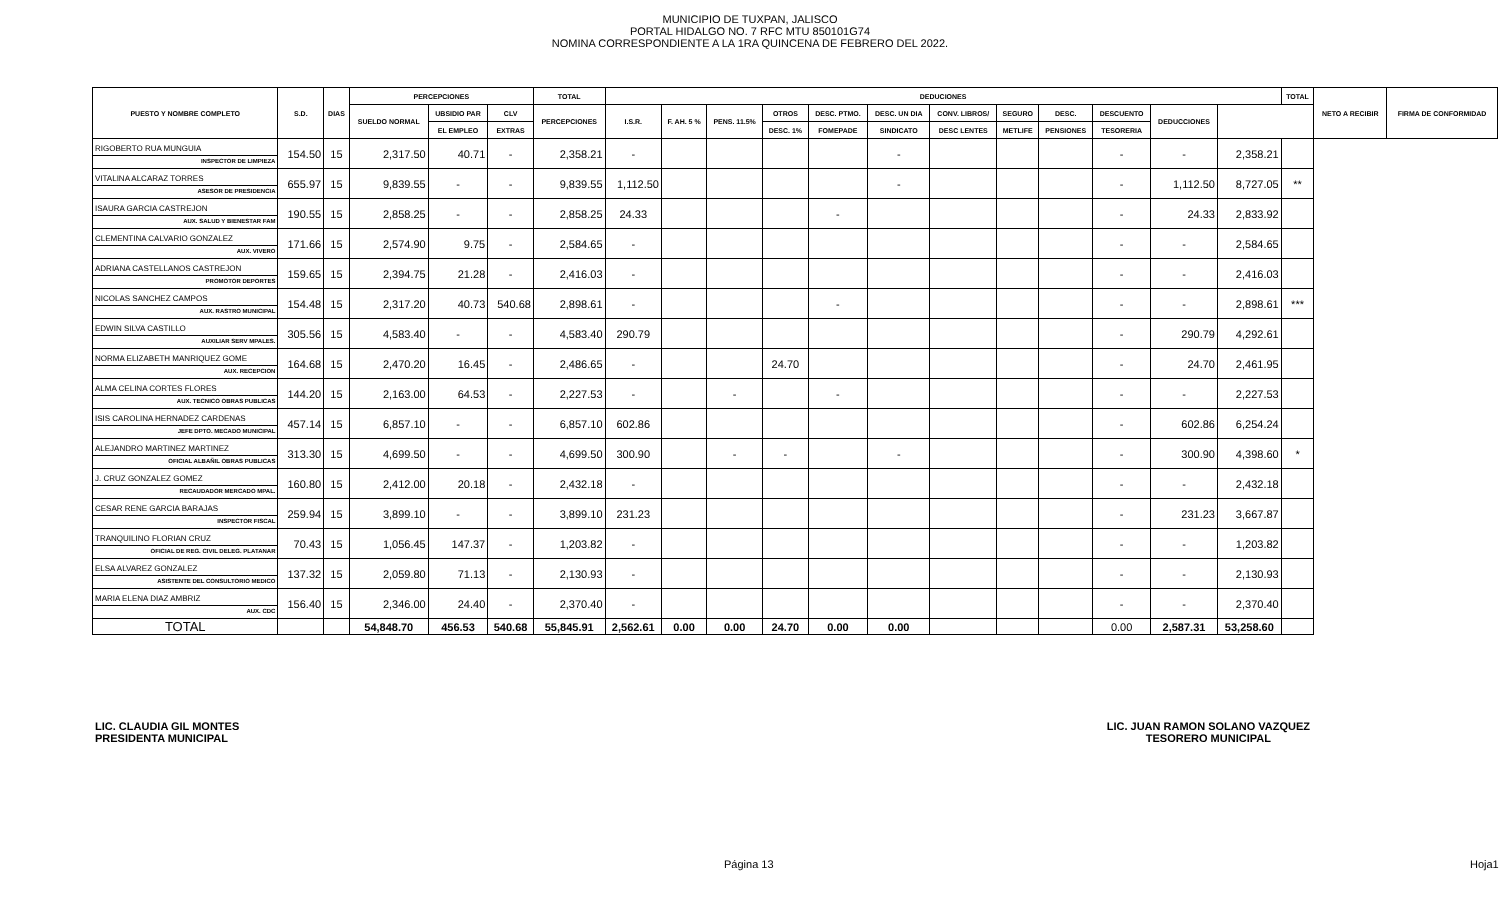MUNICIPIO DE TUXPAN, JALISCO
PORTAL HIDALGO NO. 7 RFC MTU 850101G74
NOMINA CORRESPONDIENTE A LA 1RA QUINCENA DE FEBRERO DEL 2022.
| PUESTO Y NOMBRE COMPLETO | S.D. | DIAS | PERCEPCIONES | | | TOTAL | DEDUCIONES | | | | | | | | | | | | TOTAL | NETO A RECIBIR | FIRMA DE CONFORMIDAD |
| --- | --- | --- | --- | --- | --- | --- | --- | --- | --- | --- | --- | --- | --- | --- | --- | --- | --- | --- | --- | --- | --- |
| | | | SUELDO NORMAL | UBSIDIO PAR | CLV | PERCEPCIONES | I.S.R. | F. AH. 5 % | PENS. 11.5% | OTROS | DESC. PTMO. | DESC. UN DIA | CONV. LIBROS/ | SEGURO | DESC. | DESCUENTO | DEDUCCIONES | | | | |
| | | | | EL EMPLEO | EXTRAS | | | | | DESC. 1% | FOMEPADE | SINDICATO | DESC LENTES | METLIFE | PENSIONES | TESORERIA | | | | | |
| RIGOBERTO RUA MUNGUIA INSPECTOR DE LIMPIEZA | 154.50 | 15 | 2,317.50 | 40.71 | - | 2,358.21 | - | | | | | - | | | | - | - | 2,358.21 | | | |
| VITALINA ALCARAZ TORRES ASESOR DE PRESIDENCIA | 655.97 | 15 | 9,839.55 | - | - | 9,839.55 | 1,112.50 | | | | | - | | | | - | 1,112.50 | 8,727.05 | ** | | |
| ISAURA GARCIA CASTREJON AUX. SALUD Y BIENESTAR FAM | 190.55 | 15 | 2,858.25 | - | - | 2,858.25 | 24.33 | | | | - | | | | | - | 24.33 | 2,833.92 | | | |
| CLEMENTINA CALVARIO GONZALEZ AUX. VIVERO | 171.66 | 15 | 2,574.90 | 9.75 | - | 2,584.65 | - | | | | | | | | | - | - | 2,584.65 | | | |
| ADRIANA CASTELLANOS CASTREJON PROMOTOR DEPORTES | 159.65 | 15 | 2,394.75 | 21.28 | - | 2,416.03 | - | | | | | | | | | - | - | 2,416.03 | | | |
| NICOLAS SANCHEZ CAMPOS AUX. RASTRO MUNICIPAL | 154.48 | 15 | 2,317.20 | 40.73 | 540.68 | 2,898.61 | - | | | | - | | | | | - | - | 2,898.61 | *** | | |
| EDWIN SILVA CASTILLO AUXILIAR SERV MPALES. | 305.56 | 15 | 4,583.40 | - | - | 4,583.40 | 290.79 | | | | | | | | | - | 290.79 | 4,292.61 | | | |
| NORMA ELIZABETH MANRIQUEZ GOME AUX. RECEPCION | 164.68 | 15 | 2,470.20 | 16.45 | - | 2,486.65 | - | | | 24.70 | | | | | | - | 24.70 | 2,461.95 | | | |
| ALMA CELINA CORTES FLORES AUX. TECNICO OBRAS PUBLICAS | 144.20 | 15 | 2,163.00 | 64.53 | - | 2,227.53 | - | | - | | - | | | | | - | - | 2,227.53 | | | |
| ISIS CAROLINA HERNADEZ CARDENAS JEFE DPTO. MECADO MUNICIPAL | 457.14 | 15 | 6,857.10 | - | - | 6,857.10 | 602.86 | | | | | | | | | - | 602.86 | 6,254.24 | | | |
| ALEJANDRO MARTINEZ MARTINEZ OFICIAL ALBAÑIL OBRAS PUBLICAS | 313.30 | 15 | 4,699.50 | - | - | 4,699.50 | 300.90 | | - | - | | - | | | | - | 300.90 | 4,398.60 | * | | |
| J. CRUZ GONZALEZ GOMEZ RECAUDADOR MERCADO MPAL. | 160.80 | 15 | 2,412.00 | 20.18 | - | 2,432.18 | - | | | | | | | | | - | - | 2,432.18 | | | |
| CESAR RENE GARCIA BARAJAS INSPECTOR FISCAL | 259.94 | 15 | 3,899.10 | - | - | 3,899.10 | 231.23 | | | | | | | | | - | 231.23 | 3,667.87 | | | |
| TRANQUILINO FLORIAN CRUZ OFICIAL DE REG. CIVIL DELEG. PLATANAR | 70.43 | 15 | 1,056.45 | 147.37 | - | 1,203.82 | - | | | | | | | | | - | - | 1,203.82 | | | |
| ELSA ALVAREZ GONZALEZ ASISTENTE DEL CONSULTORIO MEDICO | 137.32 | 15 | 2,059.80 | 71.13 | - | 2,130.93 | - | | | | | | | | | - | - | 2,130.93 | | | |
| MARIA ELENA DIAZ AMBRIZ AUX. CDC | 156.40 | 15 | 2,346.00 | 24.40 | - | 2,370.40 | - | | | | | | | | | - | - | 2,370.40 | | | |
| TOTAL | | | 54,848.70 | 456.53 | 540.68 | 55,845.91 | 2,562.61 | 0.00 | 0.00 | 24.70 | 0.00 | 0.00 | | | | 0.00 | 2,587.31 | 53,258.60 | | | |
LIC. CLAUDIA GIL MONTES
PRESIDENTA MUNICIPAL
LIC. JUAN RAMON SOLANO VAZQUEZ
TESORERO MUNICIPAL
Página 13 Hoja1